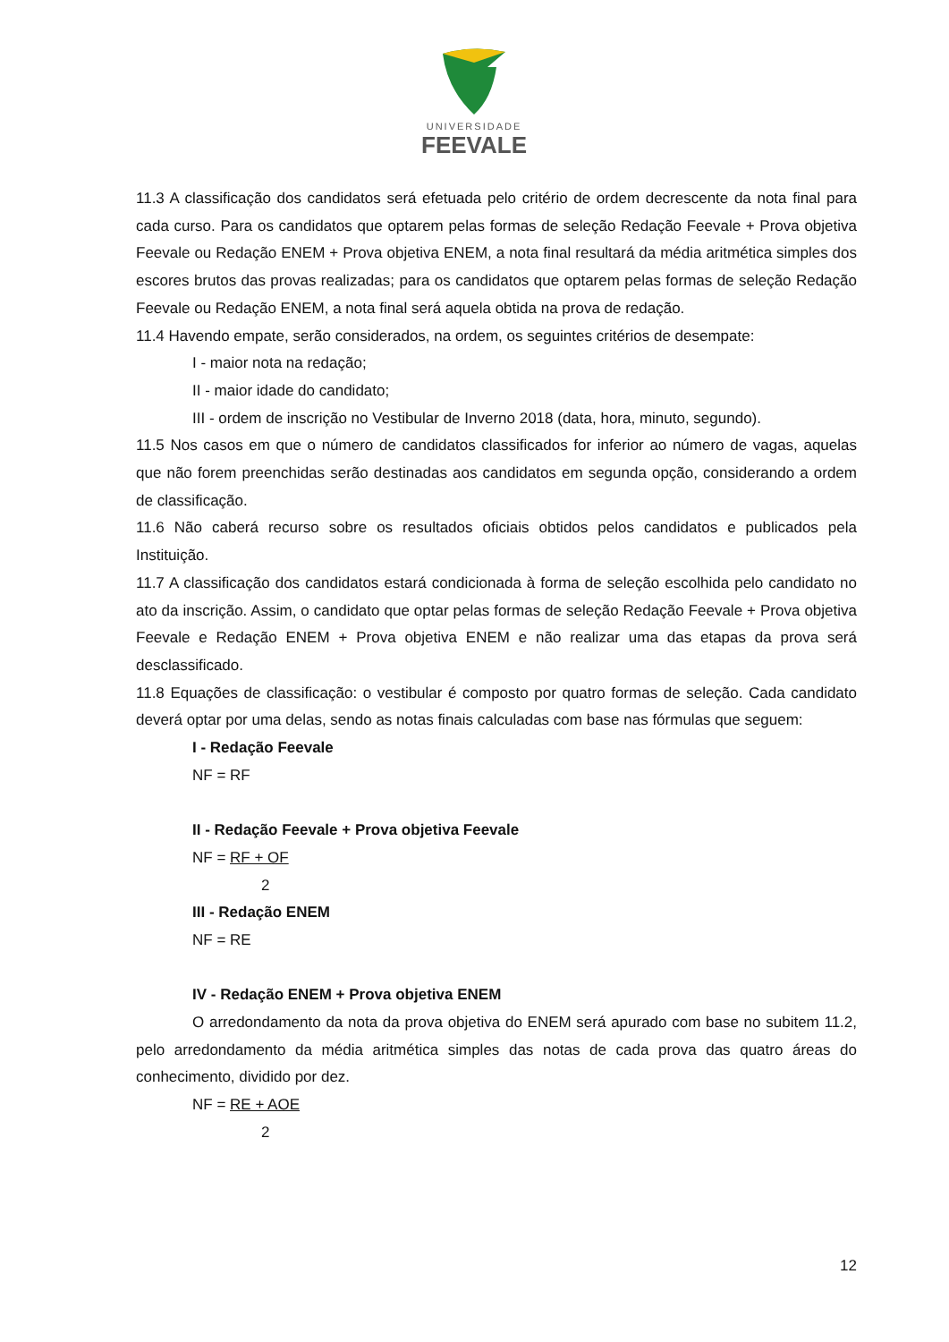UNIVERSIDADE
FEEVALE
11.3 A classificação dos candidatos será efetuada pelo critério de ordem decrescente da nota final para cada curso. Para os candidatos que optarem pelas formas de seleção Redação Feevale + Prova objetiva Feevale ou Redação ENEM + Prova objetiva ENEM, a nota final resultará da média aritmética simples dos escores brutos das provas realizadas; para os candidatos que optarem pelas formas de seleção Redação Feevale ou Redação ENEM, a nota final será aquela obtida na prova de redação.
11.4 Havendo empate, serão considerados, na ordem, os seguintes critérios de desempate:
I - maior nota na redação;
II - maior idade do candidato;
III - ordem de inscrição no Vestibular de Inverno 2018 (data, hora, minuto, segundo).
11.5 Nos casos em que o número de candidatos classificados for inferior ao número de vagas, aquelas que não forem preenchidas serão destinadas aos candidatos em segunda opção, considerando a ordem de classificação.
11.6 Não caberá recurso sobre os resultados oficiais obtidos pelos candidatos e publicados pela Instituição.
11.7 A classificação dos candidatos estará condicionada à forma de seleção escolhida pelo candidato no ato da inscrição. Assim, o candidato que optar pelas formas de seleção Redação Feevale + Prova objetiva Feevale e Redação ENEM + Prova objetiva ENEM e não realizar uma das etapas da prova será desclassificado.
11.8 Equações de classificação: o vestibular é composto por quatro formas de seleção. Cada candidato deverá optar por uma delas, sendo as notas finais calculadas com base nas fórmulas que seguem:
I - Redação Feevale
NF = RF
II - Redação Feevale + Prova objetiva Feevale
NF = RF + OF
2
III - Redação ENEM
NF = RE
IV - Redação ENEM + Prova objetiva ENEM
O arredondamento da nota da prova objetiva do ENEM será apurado com base no subitem 11.2, pelo arredondamento da média aritmética simples das notas de cada prova das quatro áreas do conhecimento, dividido por dez.
NF = RE + AOE
2
12